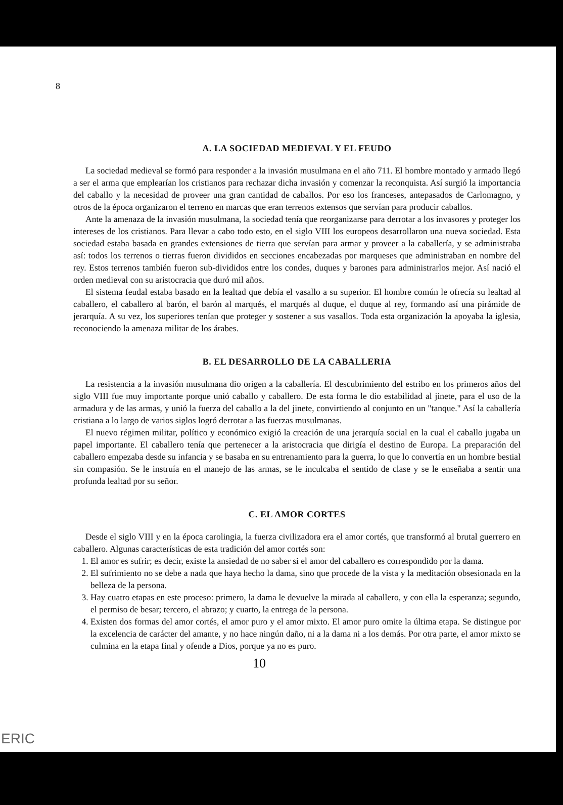8
A. LA SOCIEDAD MEDIEVAL Y EL FEUDO
La sociedad medieval se formó para responder a la invasión musulmana en el año 711. El hombre montado y armado llegó a ser el arma que emplearían los cristianos para rechazar dicha invasión y comenzar la reconquista. Así surgió la importancia del caballo y la necesidad de proveer una gran cantidad de caballos. Por eso los franceses, antepasados de Carlomagno, y otros de la época organizaron el terreno en marcas que eran terrenos extensos que servían para producir caballos.
Ante la amenaza de la invasión musulmana, la sociedad tenía que reorganizarse para derrotar a los invasores y proteger los intereses de los cristianos. Para llevar a cabo todo esto, en el siglo VIII los europeos desarrollaron una nueva sociedad. Esta sociedad estaba basada en grandes extensiones de tierra que servían para armar y proveer a la caballería, y se administraba así: todos los terrenos o tierras fueron divididos en secciones encabezadas por marqueses que administraban en nombre del rey. Estos terrenos también fueron sub-divididos entre los condes, duques y barones para administrarlos mejor. Así nació el orden medieval con su aristocracia que duró mil años.
El sistema feudal estaba basado en la lealtad que debía el vasallo a su superior. El hombre común le ofrecía su lealtad al caballero, el caballero al barón, el barón al marqués, el marqués al duque, el duque al rey, formando así una pirámide de jerarquía. A su vez, los superiores tenían que proteger y sostener a sus vasallos. Toda esta organización la apoyaba la iglesia, reconociendo la amenaza militar de los árabes.
B. EL DESARROLLO DE LA CABALLERIA
La resistencia a la invasión musulmana dio origen a la caballería. El descubrimiento del estribo en los primeros años del siglo VIII fue muy importante porque unió caballo y caballero. De esta forma le dio estabilidad al jinete, para el uso de la armadura y de las armas, y unió la fuerza del caballo a la del jinete, convirtiendo al conjunto en un "tanque." Así la caballería cristiana a lo largo de varios siglos logró derrotar a las fuerzas musulmanas.
El nuevo régimen militar, político y económico exigió la creación de una jerarquía social en la cual el caballo jugaba un papel importante. El caballero tenía que pertenecer a la aristocracia que dirigía el destino de Europa. La preparación del caballero empezaba desde su infancia y se basaba en su entrenamiento para la guerra, lo que lo convertía en un hombre bestial sin compasión. Se le instruía en el manejo de las armas, se le inculcaba el sentido de clase y se le enseñaba a sentir una profunda lealtad por su señor.
C. EL AMOR CORTES
Desde el siglo VIII y en la época carolingia, la fuerza civilizadora era el amor cortés, que transformó al brutal guerrero en caballero. Algunas características de esta tradición del amor cortés son:
1. El amor es sufrir; es decir, existe la ansiedad de no saber si el amor del caballero es correspondido por la dama.
2. El sufrimiento no se debe a nada que haya hecho la dama, sino que procede de la vista y la meditación obsesionada en la belleza de la persona.
3. Hay cuatro etapas en este proceso: primero, la dama le devuelve la mirada al caballero, y con ella la esperanza; segundo, el permiso de besar; tercero, el abrazo; y cuarto, la entrega de la persona.
4. Existen dos formas del amor cortés, el amor puro y el amor mixto. El amor puro omite la última etapa. Se distingue por la excelencia de carácter del amante, y no hace ningún daño, ni a la dama ni a los demás. Por otra parte, el amor mixto se culmina en la etapa final y ofende a Dios, porque ya no es puro.
10
ERIC